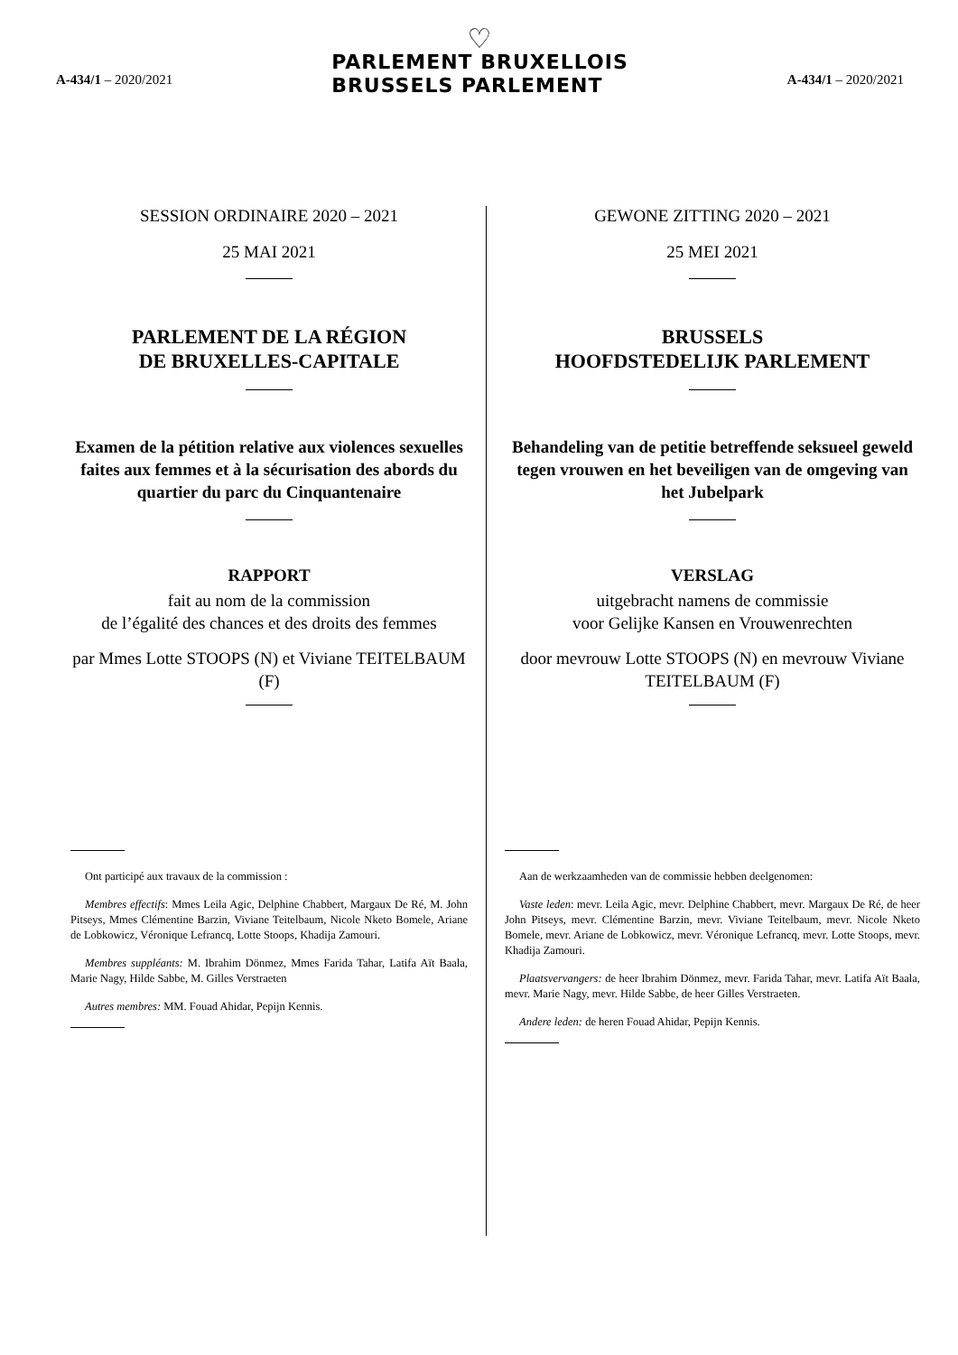A-434/1 – 2020/2021
♡
PARLEMENT BRUXELLOIS
BRUSSELS PARLEMENT
A-434/1 – 2020/2021
SESSION ORDINAIRE 2020 – 2021
25 MAI 2021
PARLEMENT DE LA RÉGION
DE BRUXELLES-CAPITALE
Examen de la pétition relative aux violences sexuelles faites aux femmes et à la sécurisation des abords du quartier du parc du Cinquantenaire
RAPPORT
fait au nom de la commission
de l’égalité des chances et des droits des femmes
par Mmes Lotte STOOPS (N) et Viviane TEITELBAUM (F)
Ont participé aux travaux de la commission :
Membres effectifs: Mmes Leila Agic, Delphine Chabbert, Margaux De Ré, M. John Pitseys, Mmes Clémentine Barzin, Viviane Teitelbaum, Nicole Nketo Bomele, Ariane de Lobkowicz, Véronique Lefrancq, Lotte Stoops, Khadija Zamouri.
Membres suppléants: M. Ibrahim Dönmez, Mmes Farida Tahar, Latifa Aït Baala, Marie Nagy, Hilde Sabbe, M. Gilles Verstraeten
Autres membres: MM. Fouad Ahidar, Pepijn Kennis.
GEWONE ZITTING 2020 – 2021
25 MEI 2021
BRUSSELS
HOOFDSTEDELIJK PARLEMENT
Behandeling van de petitie betreffende seksueel geweld tegen vrouwen en het beveiligen van de omgeving van het Jubelpark
VERSLAG
uitgebracht namens de commissie
voor Gelijke Kansen en Vrouwenrechten
door mevrouw Lotte STOOPS (N) en mevrouw Viviane TEITELBAUM (F)
Aan de werkzaamheden van de commissie hebben deelgenomen:
Vaste leden: mevr. Leila Agic, mevr. Delphine Chabbert, mevr. Margaux De Ré, de heer John Pitseys, mevr. Clémentine Barzin, mevr. Viviane Teitelbaum, mevr. Nicole Nketo Bomele, mevr. Ariane de Lobkowicz, mevr. Véronique Lefrancq, mevr. Lotte Stoops, mevr. Khadija Zamouri.
Plaatsvervangers: de heer Ibrahim Dönmez, mevr. Farida Tahar, mevr. Latifa Aït Baala, mevr. Marie Nagy, mevr. Hilde Sabbe, de heer Gilles Verstraeten.
Andere leden: de heren Fouad Ahidar, Pepijn Kennis.